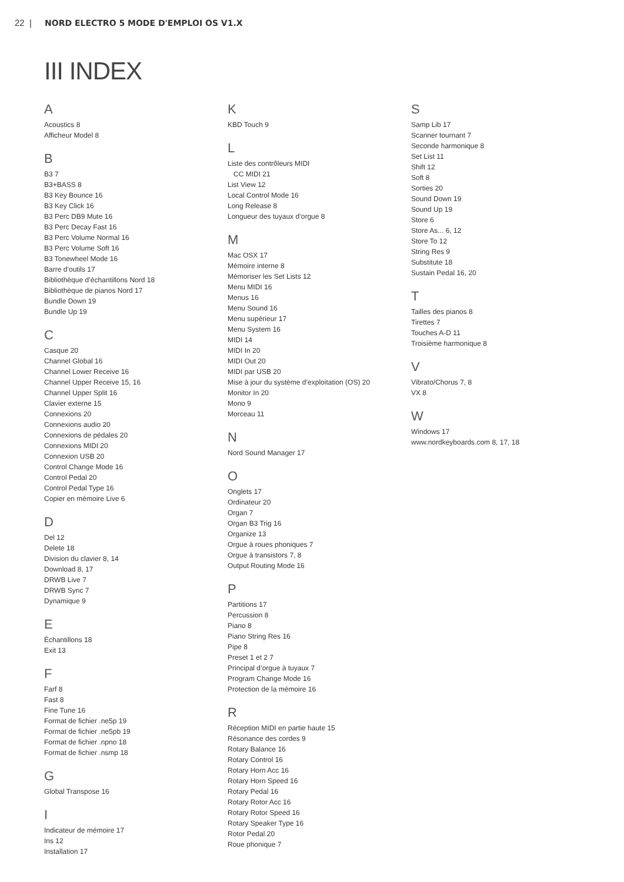22 | NORD ELECTRO 5 MODE D'EMPLOI OS V1.X
III INDEX
A
Acoustics 8
Afficheur Model 8
B
B3 7
B3+BASS 8
B3 Key Bounce 16
B3 Key Click 16
B3 Perc DB9 Mute 16
B3 Perc Decay Fast 16
B3 Perc Volume Normal 16
B3 Perc Volume Soft 16
B3 Tonewheel Mode 16
Barre d’outils 17
Bibliothèque d’échantillons Nord 18
Bibliothèque de pianos Nord 17
Bundle Down 19
Bundle Up 19
C
Casque 20
Channel Global 16
Channel Lower Receive 16
Channel Upper Receive 15, 16
Channel Upper Split 16
Clavier externe 15
Connexions 20
Connexions audio 20
Connexions de pédales 20
Connexions MIDI 20
Connexion USB 20
Control Change Mode 16
Control Pedal 20
Control Pedal Type 16
Copier en mémoire Live 6
D
Del 12
Delete 18
Division du clavier 8, 14
Download 8, 17
DRWB Live 7
DRWB Sync 7
Dynamique 9
E
Échantillons 18
Exit 13
F
Farf 8
Fast 8
Fine Tune 16
Format de fichier .ne5p 19
Format de fichier .ne5pb 19
Format de fichier .npno 18
Format de fichier .nsmp 18
G
Global Transpose 16
I
Indicateur de mémoire 17
Ins 12
Installation 17
K
KBD Touch 9
L
Liste des contrôleurs MIDI
CC MIDI 21
List View 12
Local Control Mode 16
Long Release 8
Longueur des tuyaux d’orgue 8
M
Mac OSX 17
Mémoire interne 8
Mémoriser les Set Lists 12
Menu MIDI 16
Menus 16
Menu Sound 16
Menu supérieur 17
Menu System 16
MIDI 14
MIDI In 20
MIDI Out 20
MIDI par USB 20
Mise à jour du système d’exploitation (OS) 20
Monitor In 20
Mono 9
Morceau 11
N
Nord Sound Manager 17
O
Onglets 17
Ordinateur 20
Organ 7
Organ B3 Trig 16
Organize 13
Orgue à roues phoniques 7
Orgue à transistors 7, 8
Output Routing Mode 16
P
Partitions 17
Percussion 8
Piano 8
Piano String Res 16
Pipe 8
Preset 1 et 2 7
Principal d’orgue à tuyaux 7
Program Change Mode 16
Protection de la mémoire 16
R
Réception MIDI en partie haute 15
Résonance des cordes 9
Rotary Balance 16
Rotary Control 16
Rotary Horn Acc 16
Rotary Horn Speed 16
Rotary Pedal 16
Rotary Rotor Acc 16
Rotary Rotor Speed 16
Rotary Speaker Type 16
Rotor Pedal 20
Roue phonique 7
S
Samp Lib 17
Scanner tournant 7
Seconde harmonique 8
Set List 11
Shift 12
Soft 8
Sorties 20
Sound Down 19
Sound Up 19
Store 6
Store As... 6, 12
Store To 12
String Res 9
Substitute 18
Sustain Pedal 16, 20
T
Tailles des pianos 8
Tirettes 7
Touches A-D 11
Troisième harmonique 8
V
Vibrato/Chorus 7, 8
VX 8
W
Windows 17
www.nordkeyboards.com 8, 17, 18